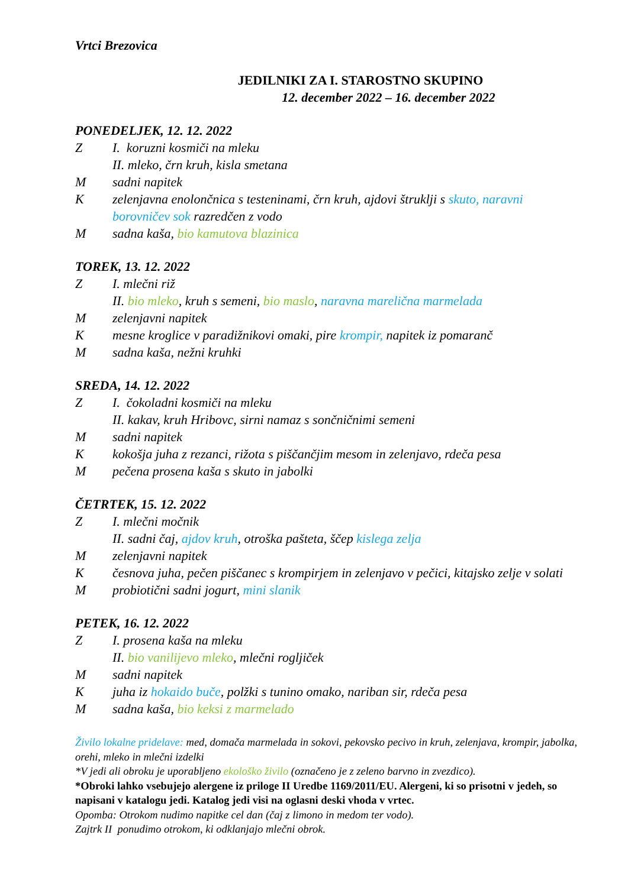Vrtci Brezovica
JEDILNIKI ZA I. STAROSTNO SKUPINO
12. december 2022 – 16. december 2022
PONEDELJEK, 12. 12. 2022
Z I. koruzni kosmiči na mleku
II. mleko, črn kruh, kisla smetana
Msadni napitek
Kzelenjavna enolončnica s testeninami, črn kruh, ajdovi štruklji s skuto, naravni borovničev sok razredčen z vodo
Msadna kaša, bio kamutova blazinica
TOREK, 13. 12. 2022
Z I. mlečni riž
II. bio mleko, kruh s semeni, bio maslo, naravna marelična marmelada
Mzelenjavni napitek
Kmesne kroglice v paradižnikovi omaki, pire krompir, napitek iz pomaranč
Msadna kaša, nežni kruhki
SREDA, 14. 12. 2022
Z I. čokoladni kosmiči na mleku
II. kakav, kruh Hribovc, sirni namaz s sončničnimi semeni
Msadni napitek
Kkokošja juha z rezanci, rižota s piščančjim mesom in zelenjavo, rdeča pesa
Mpečena prosena kaša s skuto in jabolki
ČETRTEK, 15. 12. 2022
Z I. mlečni močnik
II. sadni čaj, ajdov kruh, otroška pašteta, ščep kislega zelja
Mzelenjavni napitek
Kčesnova juha, pečen piščanec s krompirjem in zelenjavo v pečici, kitajsko zelje v solati
Mprobiotični sadni jogurt, mini slanik
PETEK, 16. 12. 2022
Z I. prosena kaša na mleku
II. bio vanilijevo mleko, mlečni rogljiček
Msadni napitek
Kjuha iz hokaido buče, polžki s tunino omako, nariban sir, rdeča pesa
Msadna kaša, bio keksi z marmelado
Živilo lokalne pridelave: med, domača marmelada in sokovi, pekovsko pecivo in kruh, zelenjava, krompir, jabolka, orehi, mleko in mlečni izdelki
*V jedi ali obroku je uporabljeno ekološko živilo (označeno je z zeleno barvno in zvezdico).
*Obroki lahko vsebujejo alergene iz priloge II Uredbe 1169/2011/EU. Alergeni, ki so prisotni v jedeh, so napisani v katalogu jedi. Katalog jedi visi na oglasni deski vhoda v vrtec.
Opomba: Otrokom nudimo napitke cel dan (čaj z limono in medom ter vodo).
Zajtrk II ponudimo otrokom, ki odklanjajo mlečni obrok.